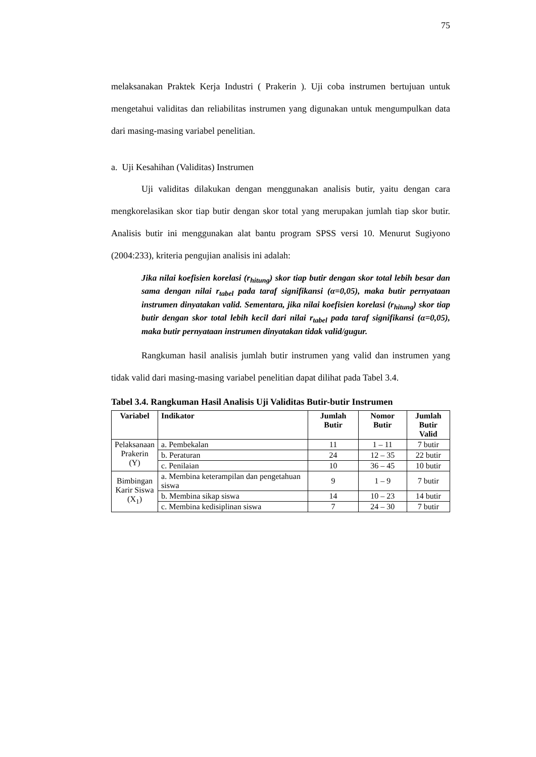75
melaksanakan Praktek Kerja Industri ( Prakerin ). Uji coba instrumen bertujuan untuk mengetahui validitas dan reliabilitas instrumen yang digunakan untuk mengumpulkan data dari masing-masing variabel penelitian.
a. Uji Kesahihan (Validitas) Instrumen
Uji validitas dilakukan dengan menggunakan analisis butir, yaitu dengan cara mengkorelasikan skor tiap butir dengan skor total yang merupakan jumlah tiap skor butir. Analisis butir ini menggunakan alat bantu program SPSS versi 10. Menurut Sugiyono (2004:233), kriteria pengujian analisis ini adalah:
Jika nilai koefisien korelasi (r<sub>hitung</sub>) skor tiap butir dengan skor total lebih besar dan sama dengan nilai r<sub>tabel</sub> pada taraf signifikansi (α=0,05), maka butir pernyataan instrumen dinyatakan valid. Sementara, jika nilai koefisien korelasi (r<sub>hitung</sub>) skor tiap butir dengan skor total lebih kecil dari nilai r<sub>tabel</sub> pada taraf signifikansi (α=0,05), maka butir pernyataan instrumen dinyatakan tidak valid/gugur.
Rangkuman hasil analisis jumlah butir instrumen yang valid dan instrumen yang tidak valid dari masing-masing variabel penelitian dapat dilihat pada Tabel 3.4.
Tabel 3.4. Rangkuman Hasil Analisis Uji Validitas Butir-butir Instrumen
| Variabel | Indikator | Jumlah Butir | Nomor Butir | Jumlah Butir Valid |
| --- | --- | --- | --- | --- |
| Pelaksanaan Prakerin (Y) | a. Pembekalan | 11 | 1 – 11 | 7 butir |
| | b. Peraturan | 24 | 12 – 35 | 22 butir |
| | c. Penilaian | 10 | 36 – 45 | 10 butir |
| Bimbingan Karir Siswa (X<sub>1</sub>) | a. Membina keterampilan dan pengetahuan siswa | 9 | 1 – 9 | 7 butir |
| | b. Membina sikap siswa | 14 | 10 – 23 | 14 butir |
| | c. Membina kedisiplinan siswa | 7 | 24 – 30 | 7 butir |